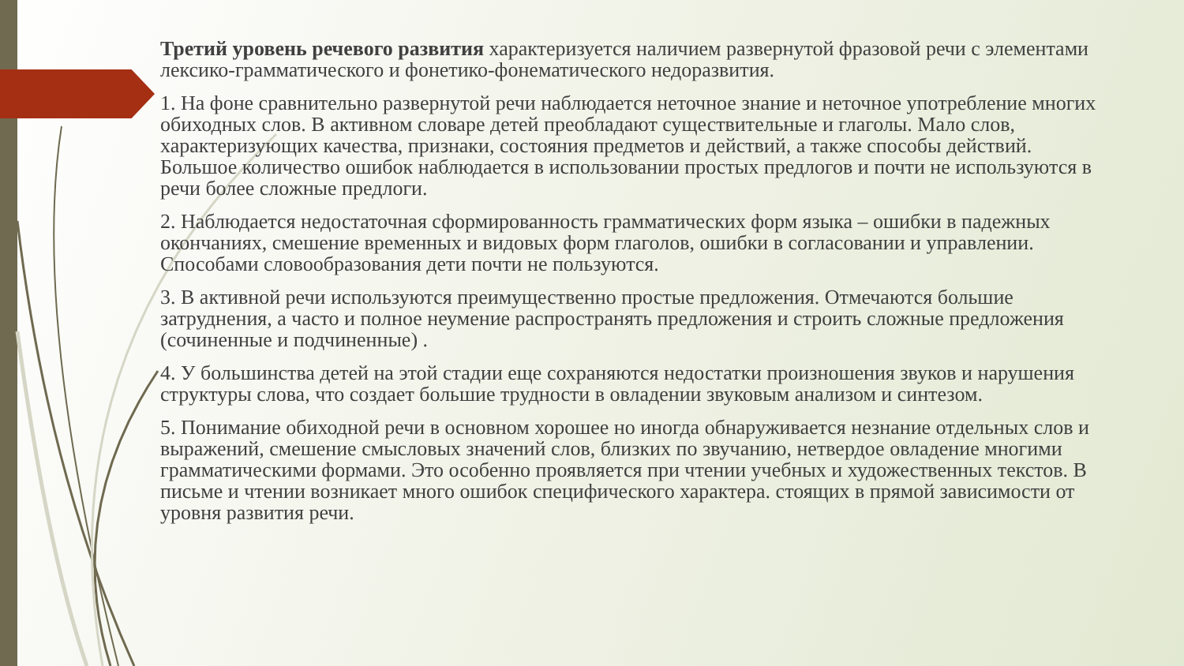Третий уровень речевого развития характеризуется наличием развернутой фразовой речи с элементами лексико-грамматического и фонетико-фонематического недоразвития.
1. На фоне сравнительно развернутой речи наблюдается неточное знание и неточное употребление многих обиходных слов. В активном словаре детей преобладают существительные и глаголы. Мало слов, характеризующих качества, признаки, состояния предметов и действий, а также способы действий. Большое количество ошибок наблюдается в использовании простых предлогов и почти не используются в речи более сложные предлоги.
2. Наблюдается недостаточная сформированность грамматических форм языка – ошибки в падежных окончаниях, смешение временных и видовых форм глаголов, ошибки в согласовании и управлении. Способами словообразования дети почти не пользуются.
3. В активной речи используются преимущественно простые предложения. Отмечаются большие затруднения, а часто и полное неумение распространять предложения и строить сложные предложения (сочиненные и подчиненные) .
4. У большинства детей на этой стадии еще сохраняются недостатки произношения звуков и нарушения структуры слова, что создает большие трудности в овладении звуковым анализом и синтезом.
5. Понимание обиходной речи в основном хорошее но иногда обнаруживается незнание отдельных слов и выражений, смешение смысловых значений слов, близких по звучанию, нетвердое овладение многими грамматическими формами. Это особенно проявляется при чтении учебных и художественных текстов. В письме и чтении возникает много ошибок специфического характера. стоящих в прямой зависимости от уровня развития речи.